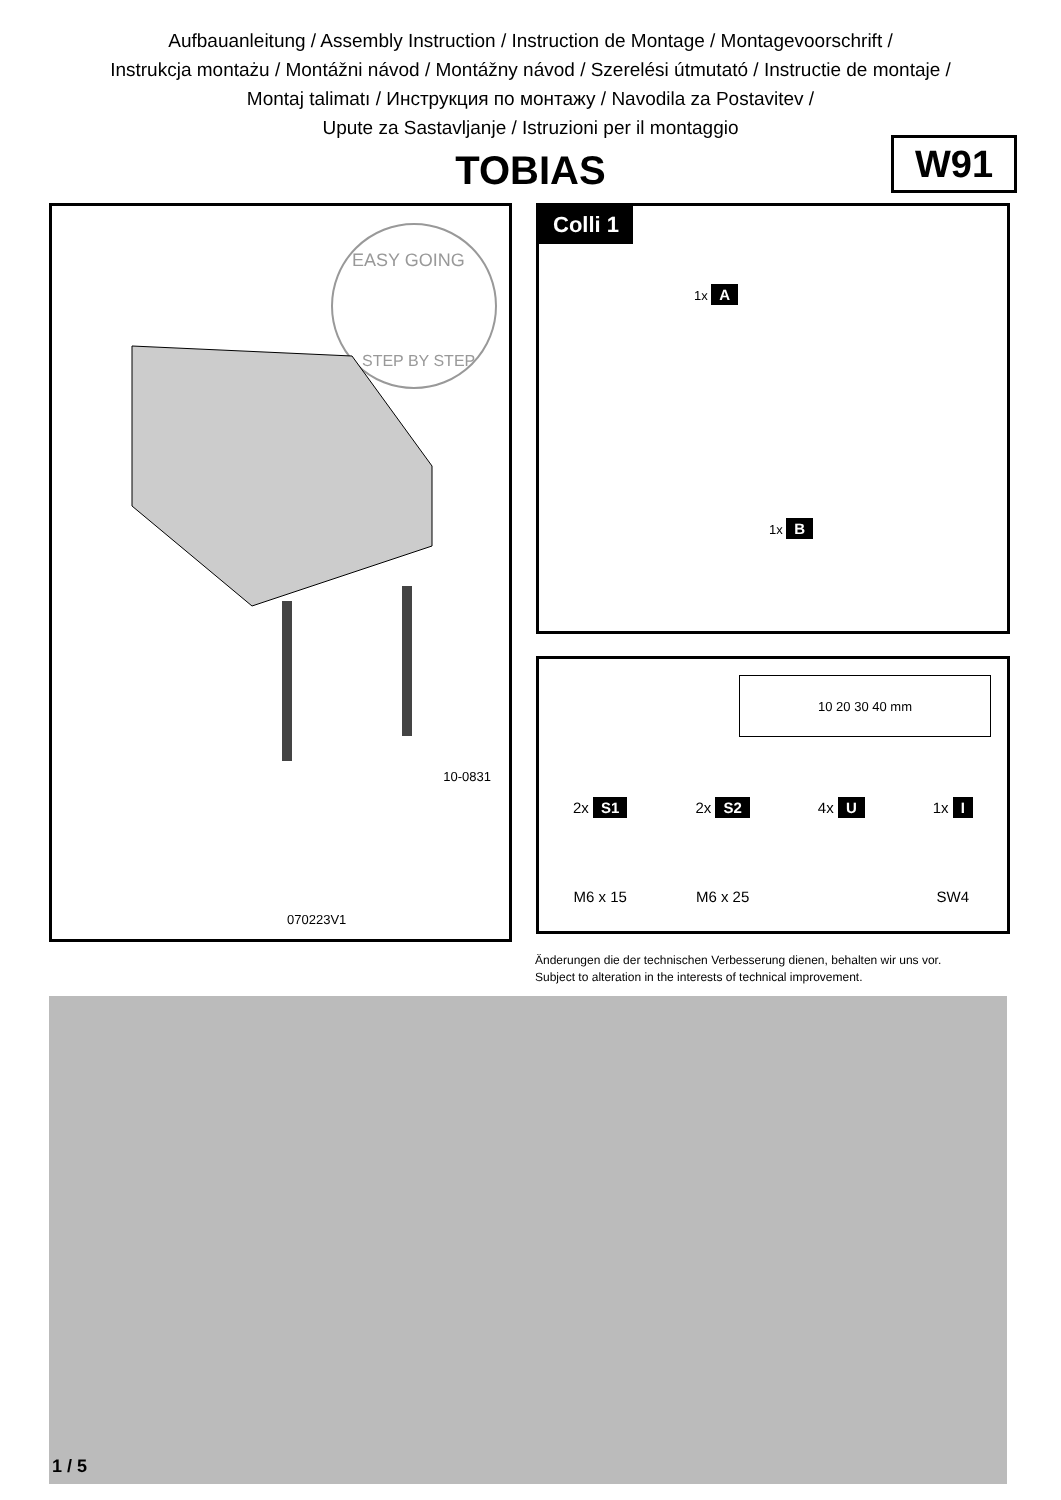Aufbauanleitung / Assembly Instruction / Instruction de Montage / Montagevoorschrift /
Instrukcja montażu / Montážni návod / Montážny návod / Szerelési útmutató / Instructie de montaje /
Montaj talimatı / Инструкция по монтажу / Navodila za Postavitev /
Upute za Sastavljanje / Istruzioni per il montaggio
TOBIAS
W91
EASY GOING
STEP BY STEP
10-0831
070223V1
Colli 1
1x A
1x B
10 20 30 40 mm
2x S1
M6 x 15
2x S2
M6 x 25
4x U 1x I
SW4
Änderungen die der technischen Verbesserung dienen, behalten wir uns vor.
Subject to alteration in the interests of technical improvement.
1 / 5